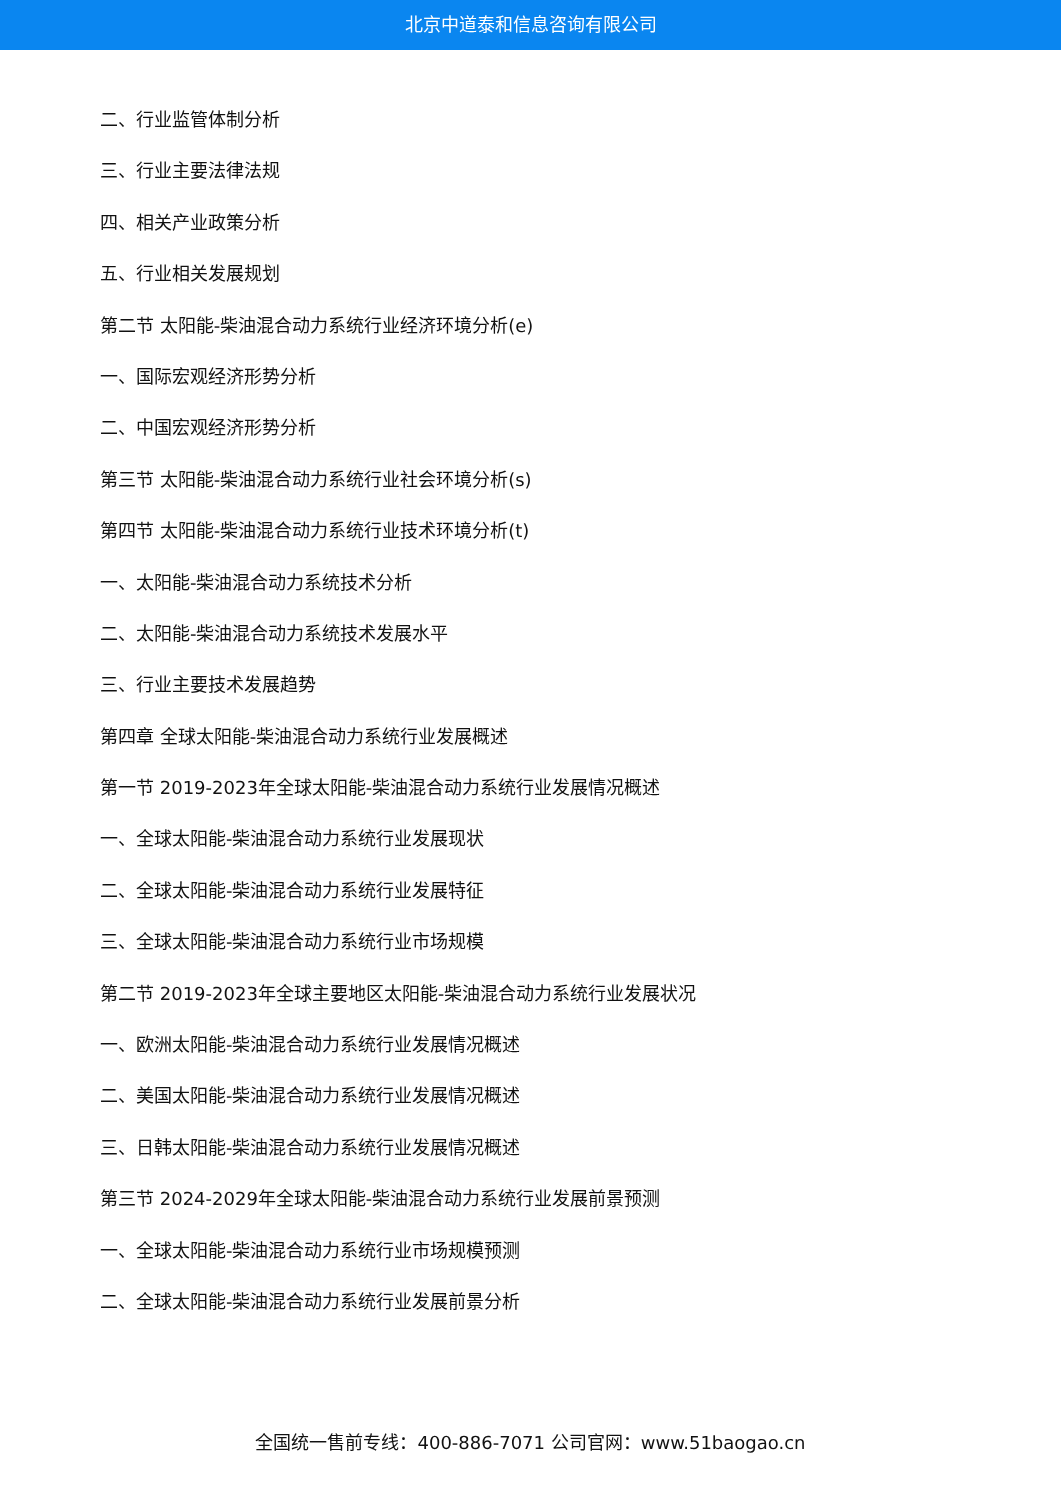北京中道泰和信息咨询有限公司
二、行业监管体制分析
三、行业主要法律法规
四、相关产业政策分析
五、行业相关发展规划
第二节 太阳能-柴油混合动力系统行业经济环境分析(e)
一、国际宏观经济形势分析
二、中国宏观经济形势分析
第三节 太阳能-柴油混合动力系统行业社会环境分析(s)
第四节 太阳能-柴油混合动力系统行业技术环境分析(t)
一、太阳能-柴油混合动力系统技术分析
二、太阳能-柴油混合动力系统技术发展水平
三、行业主要技术发展趋势
第四章 全球太阳能-柴油混合动力系统行业发展概述
第一节 2019-2023年全球太阳能-柴油混合动力系统行业发展情况概述
一、全球太阳能-柴油混合动力系统行业发展现状
二、全球太阳能-柴油混合动力系统行业发展特征
三、全球太阳能-柴油混合动力系统行业市场规模
第二节 2019-2023年全球主要地区太阳能-柴油混合动力系统行业发展状况
一、欧洲太阳能-柴油混合动力系统行业发展情况概述
二、美国太阳能-柴油混合动力系统行业发展情况概述
三、日韩太阳能-柴油混合动力系统行业发展情况概述
第三节 2024-2029年全球太阳能-柴油混合动力系统行业发展前景预测
一、全球太阳能-柴油混合动力系统行业市场规模预测
二、全球太阳能-柴油混合动力系统行业发展前景分析
全国统一售前专线：400-886-7071 公司官网：www.51baogao.cn